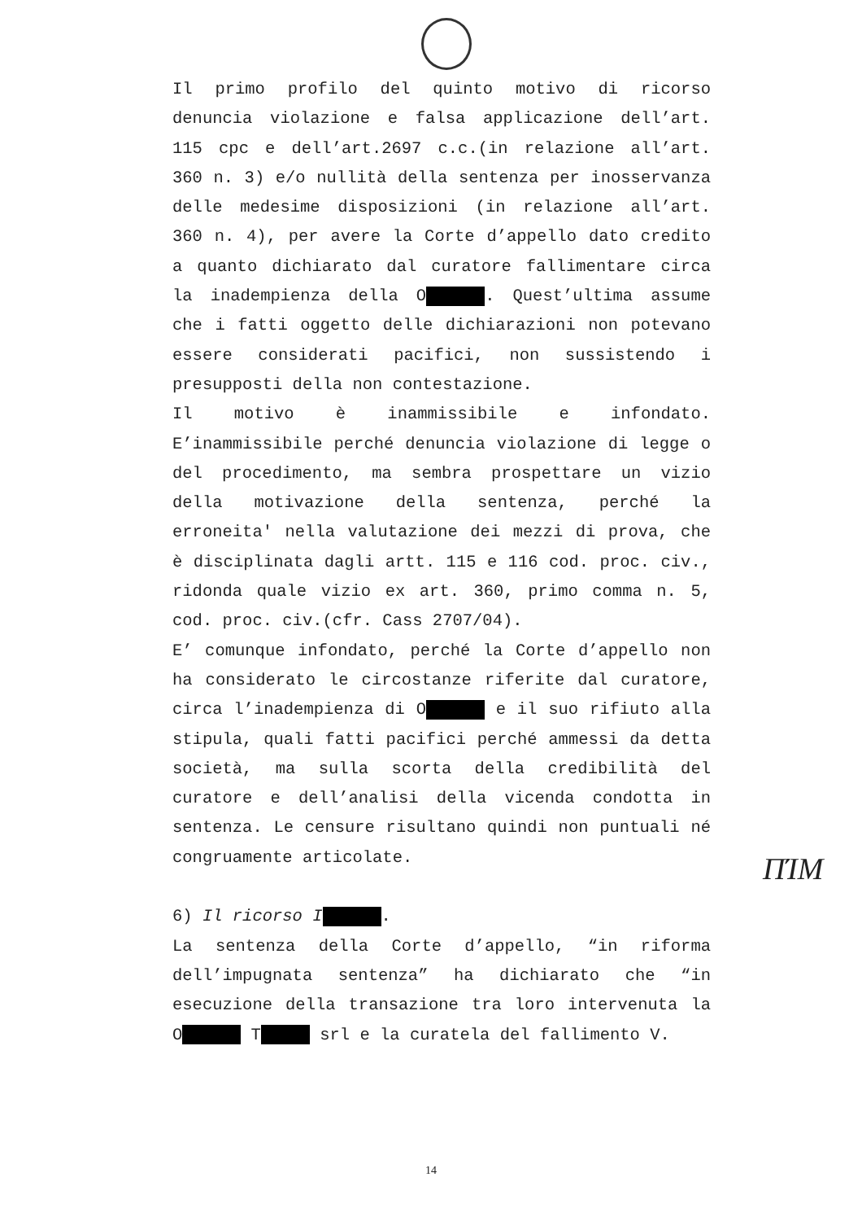Il primo profilo del quinto motivo di ricorso denuncia violazione e falsa applicazione dell’art. 115 cpc e dell’art.2697 c.c.(in relazione all’art. 360 n. 3) e/o nullità della sentenza per inosservanza delle medesime disposizioni (in relazione all’art. 360 n. 4), per avere la Corte d’appello dato credito a quanto dichiarato dal curatore fallimentare circa la inadempienza della O . Quest’ultima assume che i fatti oggetto delle dichiarazioni non potevano essere considerati pacifici, non sussistendo i presupposti della non contestazione.
Il motivo è inammissibile e infondato. E’inammissibile perché denuncia violazione di legge o del procedimento, ma sembra prospettare un vizio della motivazione della sentenza, perché la erroneita' nella valutazione dei mezzi di prova, che è disciplinata dagli artt. 115 e 116 cod. proc. civ., ridonda quale vizio ex art. 360, primo comma n. 5, cod. proc. civ.(cfr. Cass 2707/04).
E’ comunque infondato, perché la Corte d’appello non ha considerato le circostanze riferite dal curatore, circa l’inadempienza di O e il suo rifiuto alla stipula, quali fatti pacifici perché ammessi da detta società, ma sulla scorta della credibilità del curatore e dell’analisi della vicenda condotta in sentenza. Le censure risultano quindi non puntuali né congruamente articolate.
6) Il ricorso I.
La sentenza della Corte d’appello, “in riforma dell’impugnata sentenza” ha dichiarato che “in esecuzione della transazione tra loro intervenuta la O T srl e la curatela del fallimento V.
ΠΊΜ
14